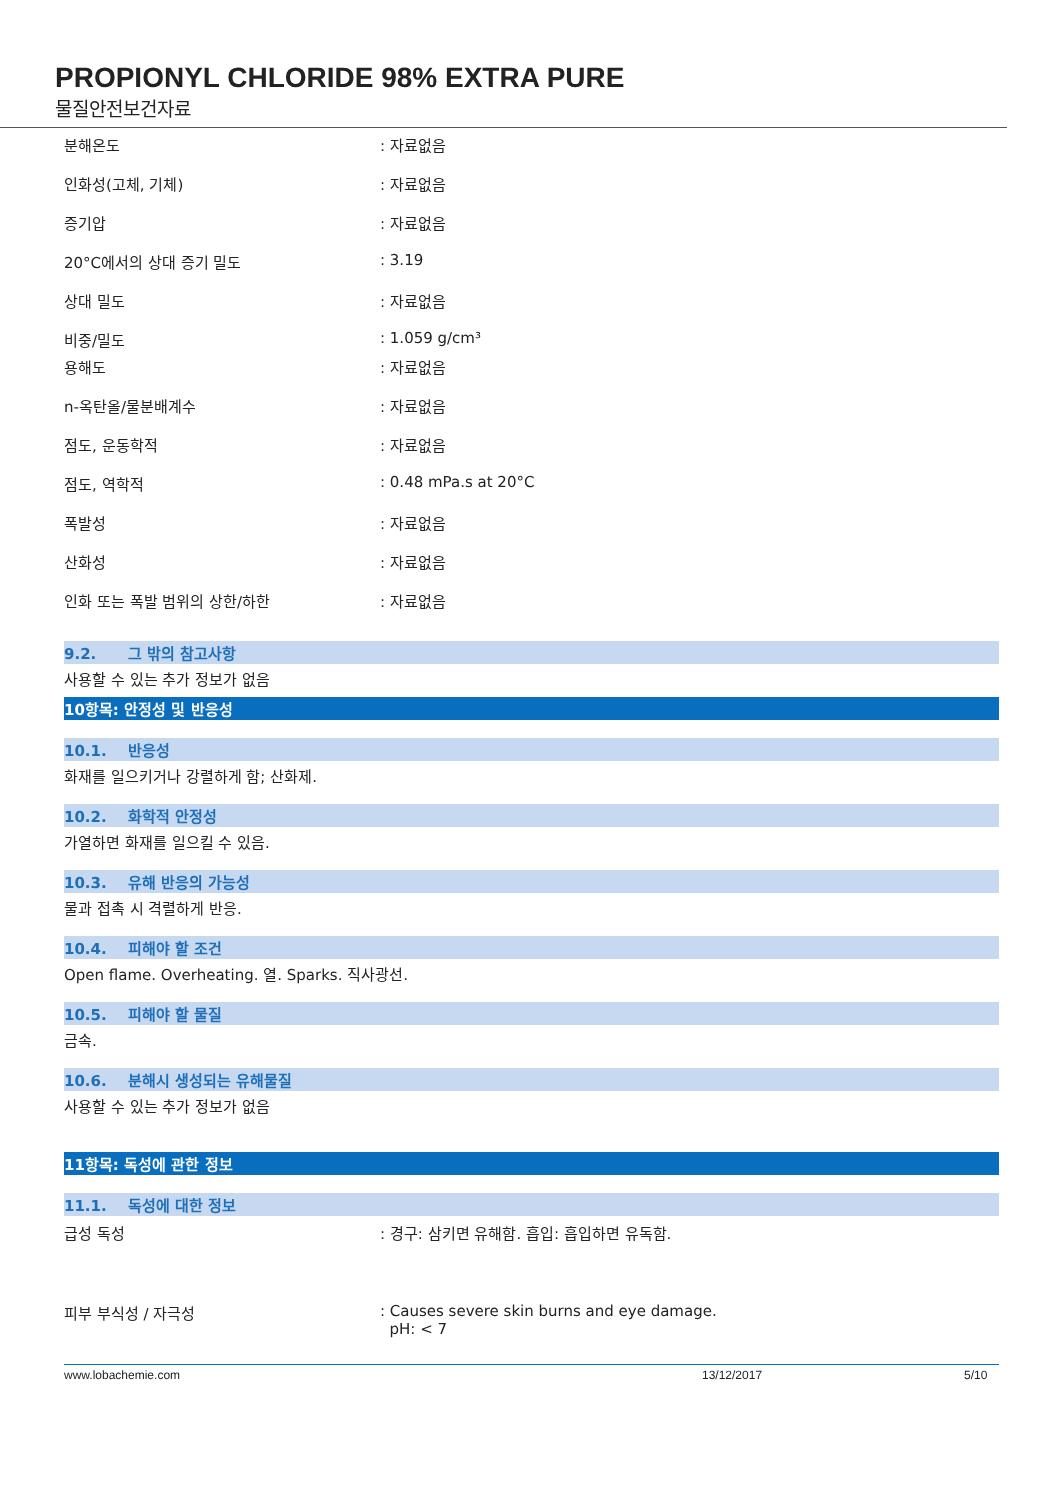PROPIONYL CHLORIDE 98% EXTRA PURE
물질안전보건자료
분해온도 : 자료없음
인화성(고체, 기체) : 자료없음
증기압 : 자료없음
20°C에서의 상대 증기 밀도 : 3.19
상대 밀도 : 자료없음
비중/밀도 : 1.059 g/cm³
용해도 : 자료없음
n-옥탄올/물분배계수 : 자료없음
점도, 운동학적 : 자료없음
점도, 역학적 : 0.48 mPa.s at 20°C
폭발성 : 자료없음
산화성 : 자료없음
인화 또는 폭발 범위의 상한/하한 : 자료없음
9.2. 그 밖의 참고사항
사용할 수 있는 추가 정보가 없음
10항목: 안정성 및 반응성
10.1. 반응성
화재를 일으키거나 강렬하게 함; 산화제.
10.2. 화학적 안정성
가열하면 화재를 일으킬 수 있음.
10.3. 유해 반응의 가능성
물과 접촉 시 격렬하게 반응.
10.4. 피해야 할 조건
Open flame. Overheating. 열. Sparks. 직사광선.
10.5. 피해야 할 물질
금속.
10.6. 분해시 생성되는 유해물질
사용할 수 있는 추가 정보가 없음
11항목: 독성에 관한 정보
11.1. 독성에 대한 정보
급성 독성 : 경구: 삼키면 유해함. 흡입: 흡입하면 유독함.
피부 부식성 / 자극성 : Causes severe skin burns and eye damage.
pH: < 7
www.lobachemie.com 13/12/2017 5/10